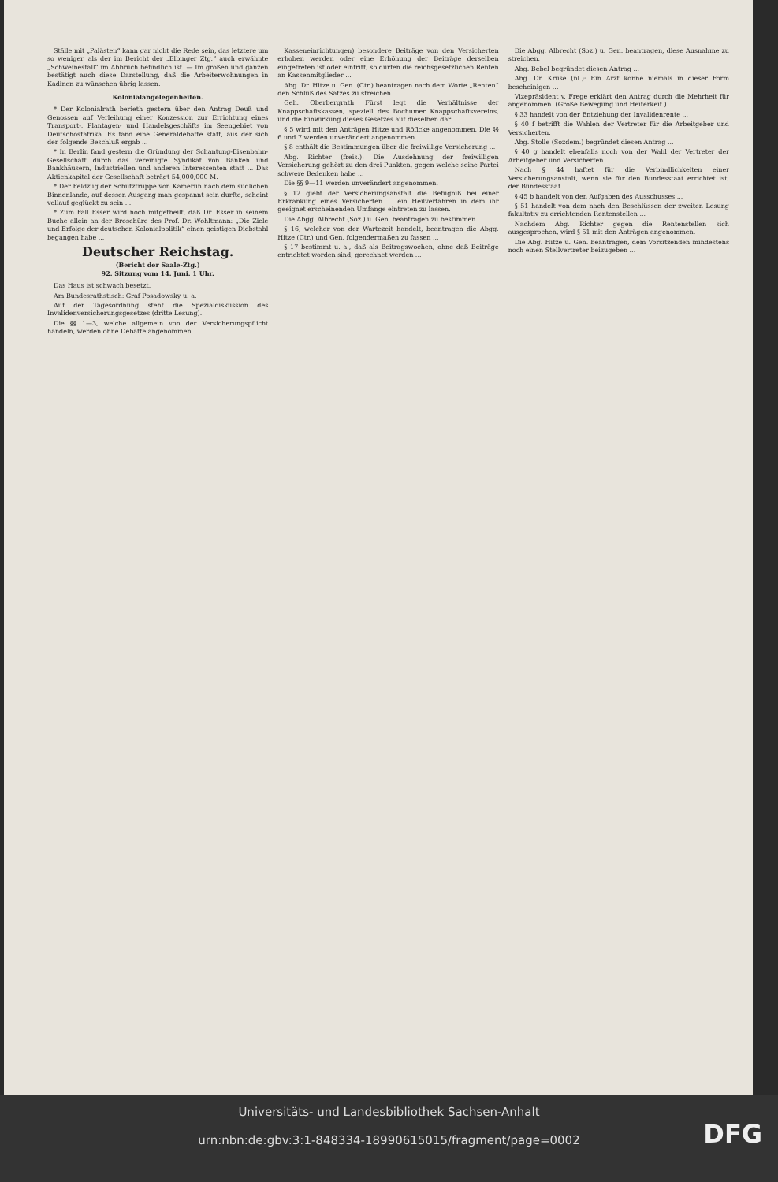Ställe mit „Palästen“ kann gar nicht die Rede sein, das letztere um so weniger, als der im Bericht der „Elbinger Ztg.“ auch erwähnte „Schweinestall“ im Abbruch befindlich ist. — Im großen und ganzen bestätigt auch diese Darstellung, daß die Arbeiterwohnungen in Kadinen zu wünschen übrig lassen.
Kolonialangelegenheiten.
* Der Kolonialrath berieth gestern über den Antrag Deuß und Genossen auf Verleihung einer Konzession zur Errichtung eines Transport-, Plantagen- und Handelsgeschäfts im Seengebiet von Deutschostafrika. Es fand eine Generaldebatte statt, aus der sich der folgende Beschluß ergab ...
* In Berlin fand gestern die Gründung der Schantung-Eisenbahn-Gesellschaft durch das vereinigte Syndikat von Banken und Bankhäusern, Industriellen und anderen Interessenten statt ... Das Aktienkapital der Gesellschaft beträgt 54,000,000 M.
* Der Feldzug der Schutztruppe von Kamerun nach dem südlichen Binnenlande, auf dessen Ausgang man gespannt sein durfte, scheint vollauf geglückt zu sein ...
* Zum Fall Esser wird noch mitgetheilt, daß Dr. Esser in seinem Buche allein an der Broschüre des Prof. Dr. Wohltmann: „Die Ziele und Erfolge der deutschen Kolonialpolitik“ einen geistigen Diebstahl begangen habe ...
Deutscher Reichstag.
(Bericht der Saale-Ztg.)
92. Sitzung vom 14. Juni. 1 Uhr.
Das Haus ist schwach besetzt.
Am Bundesrathstisch: Graf Posadowsky u. a.
Auf der Tagesordnung steht die Spezialdiskussion des Invalidenversicherungsgesetzes (dritte Lesung).
Die §§ 1—3, welche allgemein von der Versicherungspflicht handeln, werden ohne Debatte angenommen ...
Kasseneinrichtungen) besondere Beiträge von den Versicherten erhoben werden oder eine Erhöhung der Beiträge derselben eingetreten ist oder eintritt, so dürfen die reichsgesetzlichen Renten an Kassenmitglieder ...
Abg. Dr. Hitze u. Gen. (Ctr.) beantragen nach dem Worte „Renten“ den Schluß des Satzes zu streichen ...
Geh. Oberbergrath Fürst legt die Verhältnisse der Knappschaftskassen, speziell des Bochumer Knappschaftsvereins, und die Einwirkung dieses Gesetzes auf dieselben dar ...
§ 5 wird mit den Anträgen Hitze und Röſicke angenommen. Die §§ 6 und 7 werden unverändert angenommen.
§ 8 enthält die Bestimmungen über die freiwillige Versicherung ...
Abg. Richter (freis.): Die Ausdehnung der freiwilligen Versicherung gehört zu den drei Punkten, gegen welche seine Partei schwere Bedenken habe ...
Die §§ 9—11 werden unverändert angenommen.
§ 12 giebt der Versicherungsanstalt die Befugniß bei einer Erkrankung eines Versicherten ... ein Heilverfahren in dem ihr geeignet erscheinenden Umfange eintreten zu lassen.
Die Abgg. Albrecht (Soz.) u. Gen. beantragen zu bestimmen ...
§ 16, welcher von der Wartezeit handelt, beantragen die Abgg. Hitze (Ctr.) und Gen. folgendermaßen zu fassen ...
§ 17 bestimmt u. a., daß als Beitragswochen, ohne daß Beiträge entrichtet worden sind, gerechnet werden ...
Die Abgg. Albrecht (Soz.) u. Gen. beantragen, diese Ausnahme zu streichen.
Abg. Bebel begründet diesen Antrag ...
Abg. Dr. Kruse (nl.): Ein Arzt könne niemals in dieser Form bescheinigen ...
Vizepräsident v. Frege erklärt den Antrag durch die Mehrheit für angenommen. (Große Bewegung und Heiterkeit.)
§ 33 handelt von der Entziehung der Invalidenrente ...
§ 40 f betrifft die Wahlen der Vertreter für die Arbeitgeber und Versicherten.
Abg. Stolle (Sozdem.) begründet diesen Antrag ...
§ 40 g handelt ebenfalls noch von der Wahl der Vertreter der Arbeitgeber und Versicherten ...
Nach § 44 haftet für die Verbindlichkeiten einer Versicherungsanstalt, wenn sie für den Bundesstaat errichtet ist, der Bundesstaat.
§ 45 b handelt von den Aufgaben des Ausschusses ...
§ 51 handelt von dem nach den Beschlüssen der zweiten Lesung fakultativ zu errichtenden Rentenstellen ...
Nachdem Abg. Richter gegen die Rentenstellen sich ausgesprochen, wird § 51 mit den Anträgen angenommen.
Die Abg. Hitze u. Gen. beantragen, dem Vorsitzenden mindestens noch einen Stellvertreter beizugeben ...
Universitäts- und Landesbibliothek Sachsen-Anhalt
urn:nbn:de:gbv:3:1-848334-18990615015/fragment/page=0002
DFG